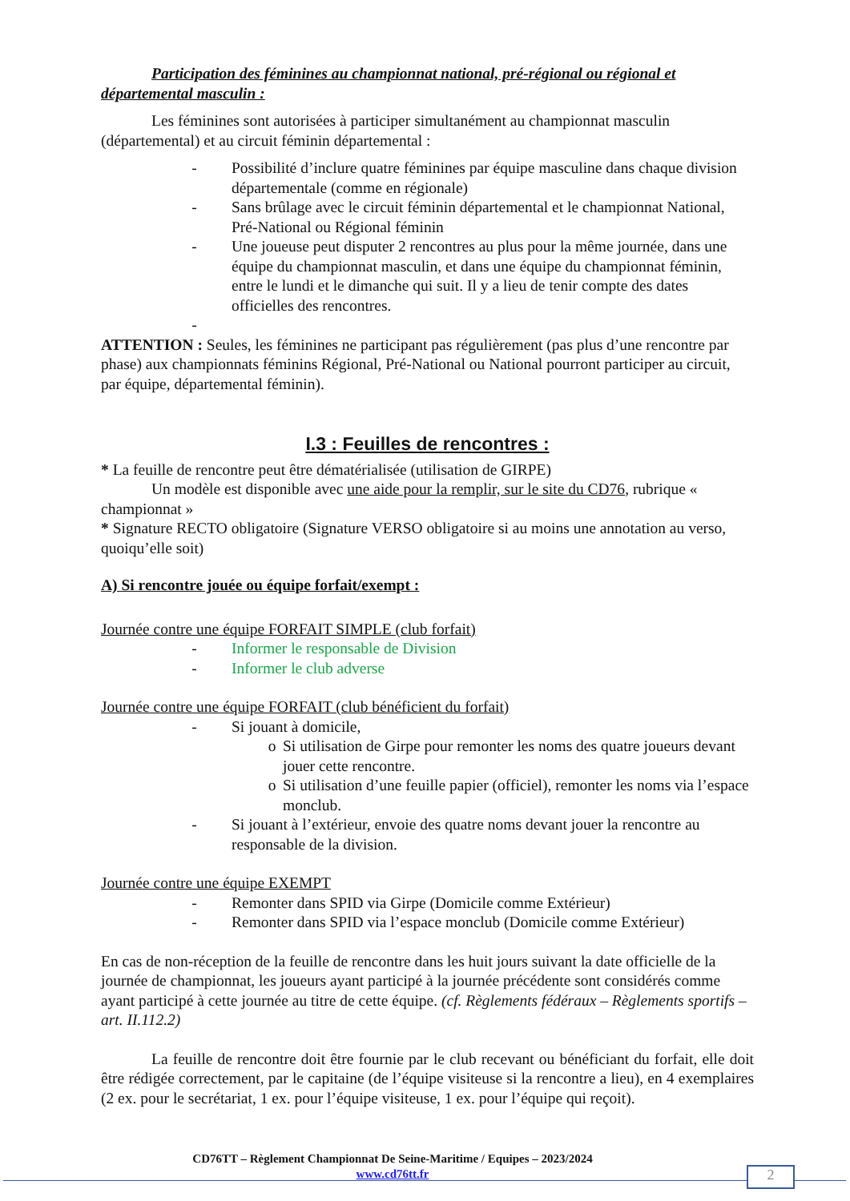Participation des féminines au championnat national, pré-régional ou régional et départemental masculin :
Les féminines sont autorisées à participer simultanément au championnat masculin (départemental) et au circuit féminin départemental :
- Possibilité d’inclure quatre féminines par équipe masculine dans chaque division départementale (comme en régionale)
- Sans brûlage avec le circuit féminin départemental et le championnat National, Pré-National ou Régional féminin
- Une joueuse peut disputer 2 rencontres au plus pour la même journée, dans une équipe du championnat masculin, et dans une équipe du championnat féminin, entre le lundi et le dimanche qui suit. Il y a lieu de tenir compte des dates officielles des rencontres.
-
ATTENTION : Seules, les féminines ne participant pas régulièrement (pas plus d’une rencontre par phase) aux championnats féminins Régional, Pré-National ou National pourront participer au circuit, par équipe, départemental féminin).
I.3 : Feuilles de rencontres :
* La feuille de rencontre peut être dématérialisée (utilisation de GIRPE)
Un modèle est disponible avec une aide pour la remplir, sur le site du CD76, rubrique « championnat »
* Signature RECTO obligatoire (Signature VERSO obligatoire si au moins une annotation au verso, quoiqu’elle soit)
A) Si rencontre jouée ou équipe forfait/exempt :
Journée contre une équipe FORFAIT SIMPLE (club forfait)
- Informer le responsable de Division
- Informer le club adverse
Journée contre une équipe FORFAIT (club bénéficient du forfait)
- Si jouant à domicile,
o Si utilisation de Girpe pour remonter les noms des quatre joueurs devant jouer cette rencontre.
o Si utilisation d’une feuille papier (officiel), remonter les noms via l’espace monclub.
- Si jouant à l’extérieur, envoie des quatre noms devant jouer la rencontre au responsable de la division.
Journée contre une équipe EXEMPT
- Remonter dans SPID via Girpe (Domicile comme Extérieur)
- Remonter dans SPID via l’espace monclub (Domicile comme Extérieur)
En cas de non-réception de la feuille de rencontre dans les huit jours suivant la date officielle de la journée de championnat, les joueurs ayant participé à la journée précédente sont considérés comme ayant participé à cette journée au titre de cette équipe. (cf. Règlements fédéraux – Règlements sportifs – art. II.112.2)
La feuille de rencontre doit être fournie par le club recevant ou bénéficiant du forfait, elle doit être rédigée correctement, par le capitaine (de l’équipe visiteuse si la rencontre a lieu), en 4 exemplaires (2 ex. pour le secrétariat, 1 ex. pour l’équipe visiteuse, 1 ex. pour l’équipe qui reçoit).
CD76TT – Règlement Championnat De Seine-Maritime / Equipes – 2023/2024
www.cd76tt.fr
2